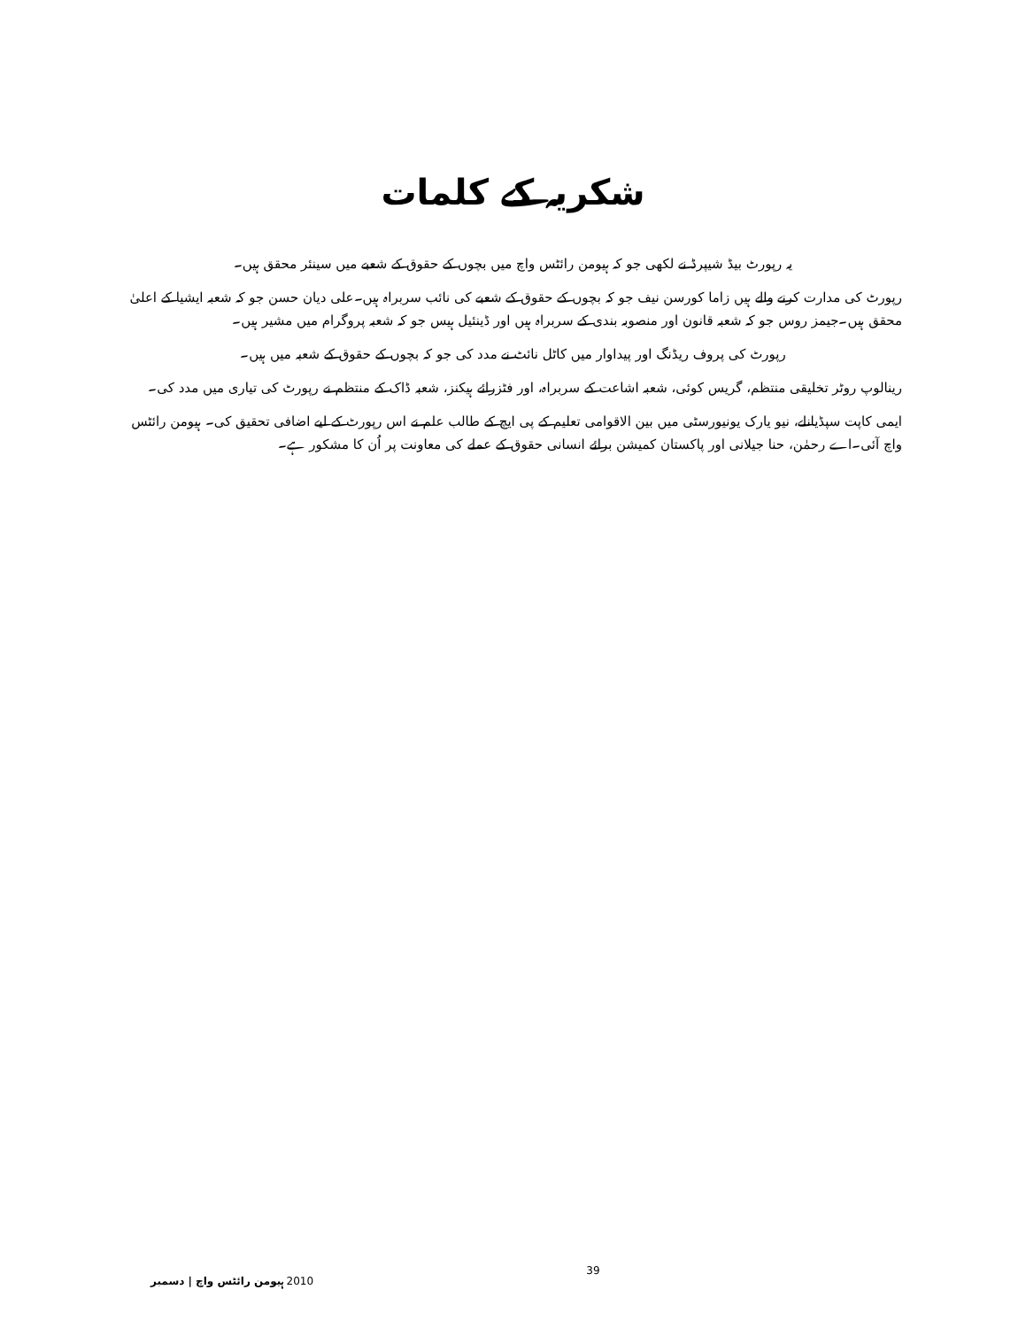شکریہ کے کلمات
یہ رپورٹ بیڈ شیپرڈ نے لکھی جو کہ ہیومن رائٹس واچ میں بچوں کے حقوق کے شعبے میں سینئر محقق ہیں۔
رپورٹ کی مدارت کرنے والے ہیں زاما کورسن نیف جو کہ بچوں کے حقوق کے شعبے کی نائب سربراہ ہیں۔علی دیان حسن جو کہ شعبہ ایشیا کے اعلیٰ محقق ہیں۔جیمز روس جو کہ شعبہ قانون اور منصوبہ بندی کے سربراہ ہیں اور ڈینئیل ہیس جو کہ شعبہ پروگرام میں مشیر ہیں۔
رپورٹ کی پروف ریڈنگ اور پیداوار میں کاٹل نائٹ نے مدد کی جو کہ بچوں کے حقوق کے شعبہ میں ہیں۔
رینالوپ روٹر تخلیقی منتظم، گریس کوئی، شعبہ اشاعت کے سربراہ، اور فٹزرائے ہیکنز، شعبہ ڈاک کے منتظم نے رپورٹ کی تیاری میں مدد کی۔
ایمی کاپت سپڈیانلے، نیو یارک یونیورسٹی میں بین الاقوامی تعلیم کے پی ایچ کے طالب علم نے اس رپورٹ کے لیے اضافی تحقیق کی۔ ہیومن رائٹس واچ آئی۔اے رحمٰن، حنا جیلانی اور پاکستان کمیشن برائے انسانی حقوق کے عملے کی معاونت پر اُن کا مشکور ہے۔
ہیومن رائٹس واچ | دسمبر 2010 39